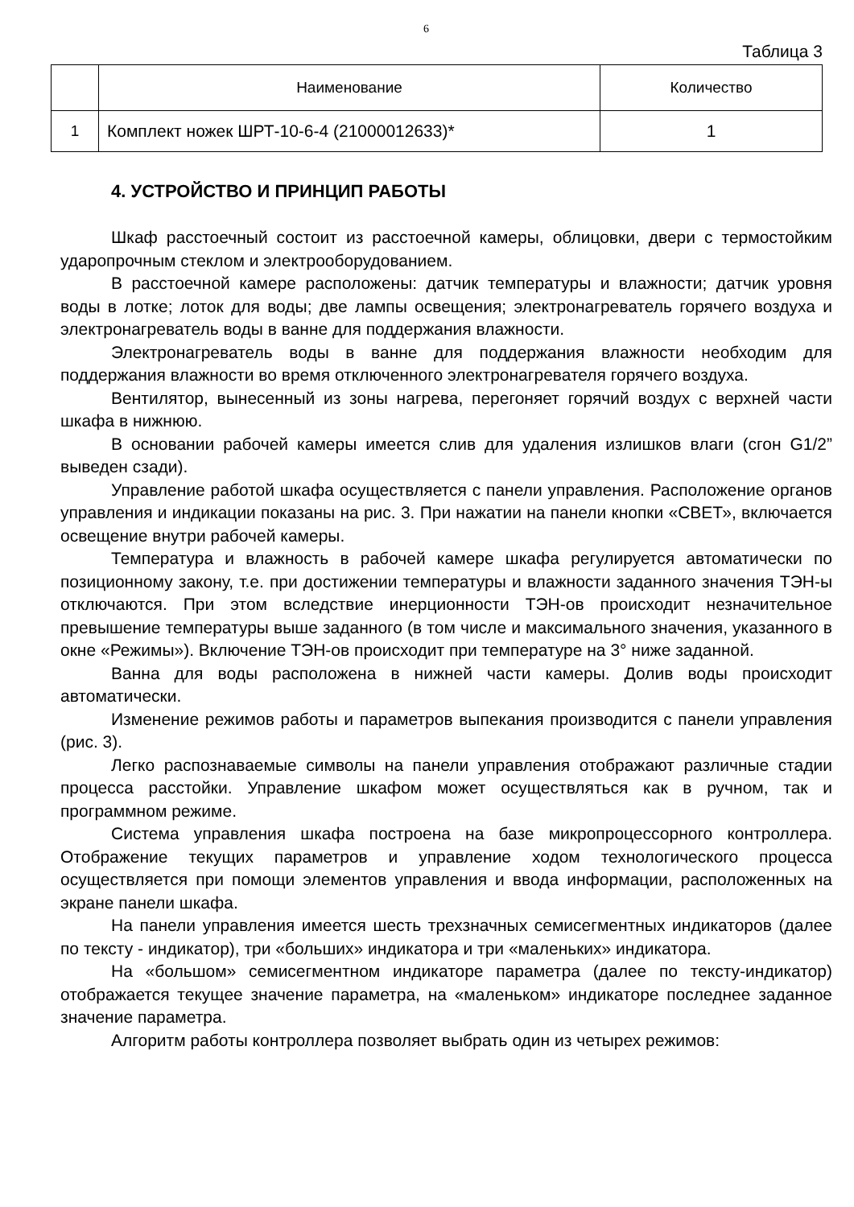6
Таблица 3
| | Наименование | Количество |
| --- | --- | --- |
| 1 | Комплект ножек ШРТ-10-6-4 (21000012633)* | 1 |
4. УСТРОЙСТВО И ПРИНЦИП РАБОТЫ
Шкаф расстоечный состоит из расстоечной камеры, облицовки, двери с термостойким ударопрочным стеклом и электрооборудованием.
В расстоечной камере расположены: датчик температуры и влажности; датчик уровня воды в лотке; лоток для воды; две лампы освещения; электронагреватель горячего воздуха и электронагреватель воды в ванне для поддержания влажности.
Электронагреватель воды в ванне для поддержания влажности необходим для поддержания влажности во время отключенного электронагревателя горячего воздуха.
Вентилятор, вынесенный из зоны нагрева, перегоняет горячий воздух с верхней части шкафа в нижнюю.
В основании рабочей камеры имеется слив для удаления излишков влаги (сгон G1/2” выведен сзади).
Управление работой шкафа осуществляется с панели управления. Расположение органов управления и индикации показаны на рис. 3. При нажатии на панели кнопки «СВЕТ», включается освещение внутри рабочей камеры.
Температура и влажность в рабочей камере шкафа регулируется автоматически по позиционному закону, т.е. при достижении температуры и влажности заданного значения ТЭН-ы отключаются. При этом вследствие инерционности ТЭН-ов происходит незначительное превышение температуры выше заданного (в том числе и максимального значения, указанного в окне «Режимы»). Включение ТЭН-ов происходит при температуре на 3° ниже заданной.
Ванна для воды расположена в нижней части камеры. Долив воды происходит автоматически.
Изменение режимов работы и параметров выпекания производится с панели управления (рис. 3).
Легко распознаваемые символы на панели управления отображают различные стадии процесса расстойки. Управление шкафом может осуществляться как в ручном, так и программном режиме.
Система управления шкафа построена на базе микропроцессорного контроллера. Отображение текущих параметров и управление ходом технологического процесса осуществляется при помощи элементов управления и ввода информации, расположенных на экране панели шкафа.
На панели управления имеется шесть трехзначных семисегментных индикаторов (далее по тексту - индикатор), три «больших» индикатора и три «маленьких» индикатора.
На «большом» семисегментном индикаторе параметра (далее по тексту-индикатор) отображается текущее значение параметра, на «маленьком» индикаторе последнее заданное значение параметра.
Алгоритм работы контроллера позволяет выбрать один из четырех режимов: